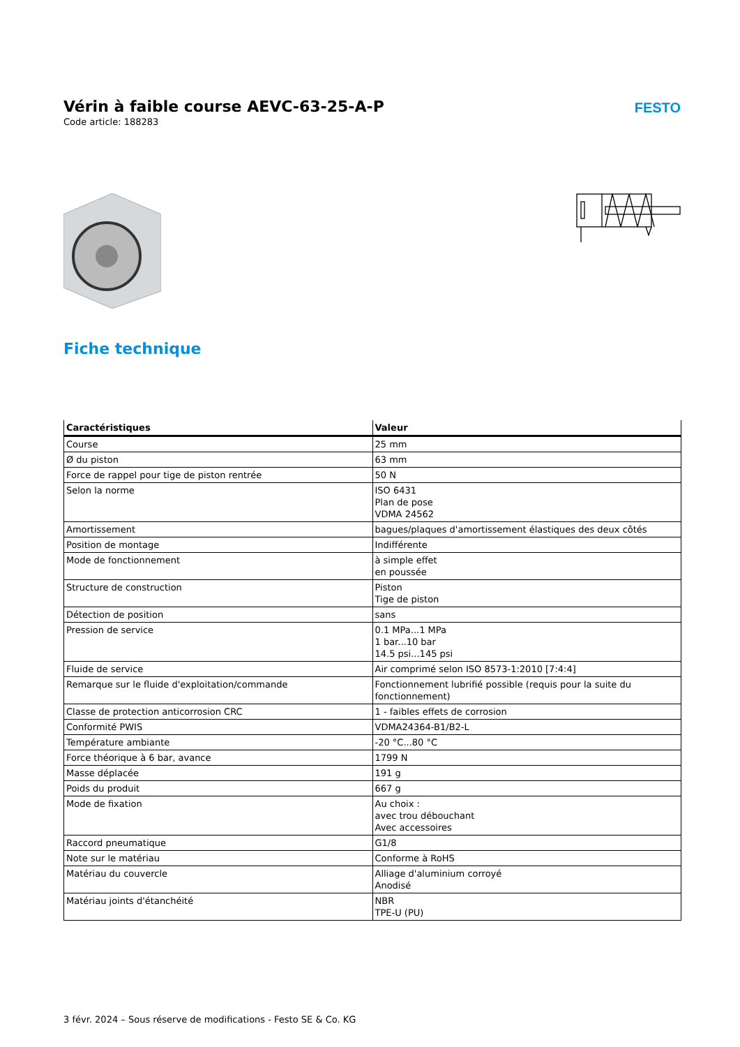Vérin à faible course AEVC-63-25-A-P
Code article: 188283
FESTO
Fiche technique
| Caractéristiques | Valeur |
| --- | --- |
| Course | 25 mm |
| Ø du piston | 63 mm |
| Force de rappel pour tige de piston rentrée | 50 N |
| Selon la norme | ISO 6431 Plan de pose VDMA 24562 |
| Amortissement | bagues/plaques d'amortissement élastiques des deux côtés |
| Position de montage | Indifférente |
| Mode de fonctionnement | à simple effet en poussée |
| Structure de construction | Piston Tige de piston |
| Détection de position | sans |
| Pression de service | 0.1 MPa...1 MPa 1 bar...10 bar 14.5 psi...145 psi |
| Fluide de service | Air comprimé selon ISO 8573-1:2010 [7:4:4] |
| Remarque sur le fluide d'exploitation/commande | Fonctionnement lubrifié possible (requis pour la suite du fonctionnement) |
| Classe de protection anticorrosion CRC | 1 - faibles effets de corrosion |
| Conformité PWIS | VDMA24364-B1/B2-L |
| Température ambiante | -20 °C...80 °C |
| Force théorique à 6 bar, avance | 1799 N |
| Masse déplacée | 191 g |
| Poids du produit | 667 g |
| Mode de fixation | Au choix : avec trou débouchant Avec accessoires |
| Raccord pneumatique | G1/8 |
| Note sur le matériau | Conforme à RoHS |
| Matériau du couvercle | Alliage d'aluminium corroyé Anodisé |
| Matériau joints d'étanchéité | NBR TPE-U (PU) |
3 févr. 2024 – Sous réserve de modifications - Festo SE & Co. KG